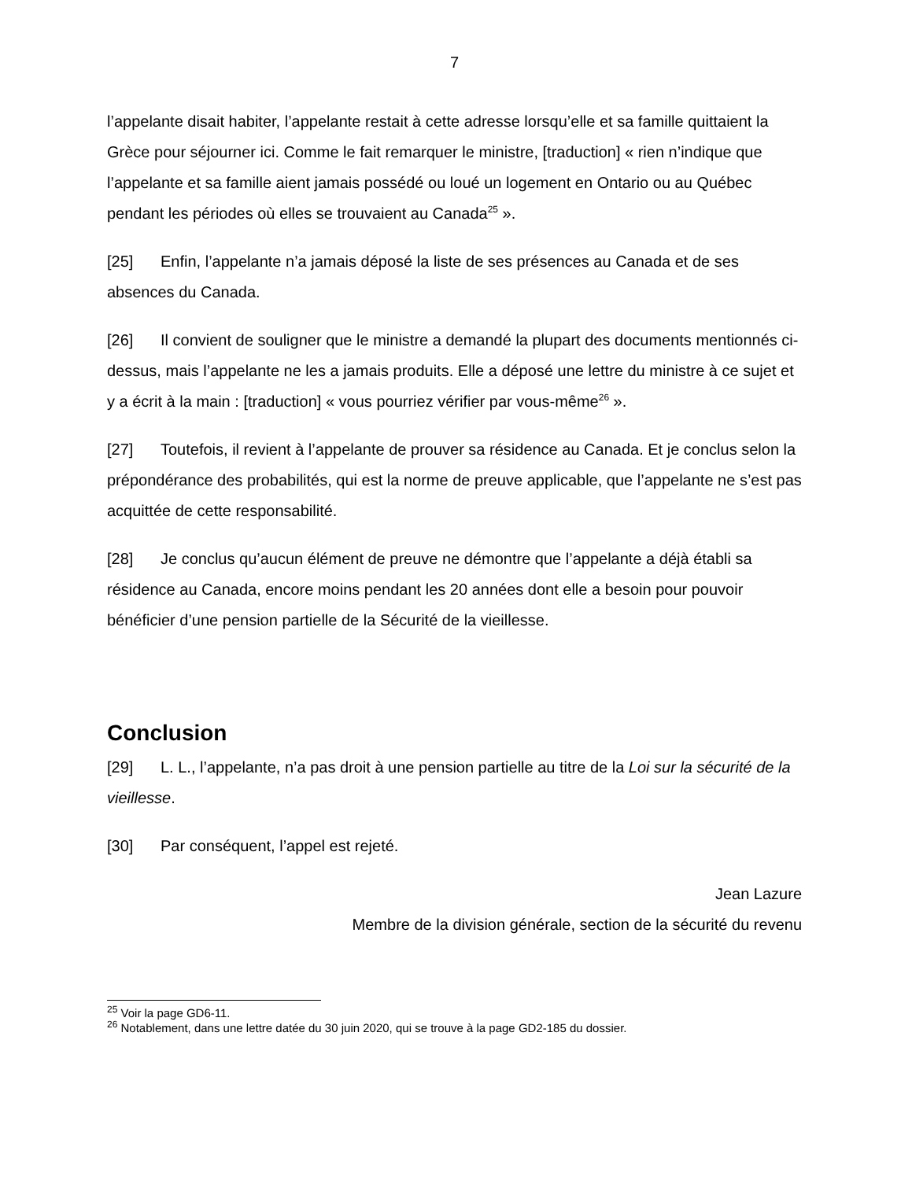7
l’appelante disait habiter, l’appelante restait à cette adresse lorsqu’elle et sa famille quittaient la Grèce pour séjourner ici. Comme le fait remarquer le ministre, [traduction] « rien n’indique que l’appelante et sa famille aient jamais possédé ou loué un logement en Ontario ou au Québec pendant les périodes où elles se trouvaient au Canada<sup>25</sup> ».
[25] Enfin, l’appelante n’a jamais déposé la liste de ses présences au Canada et de ses absences du Canada.
[26] Il convient de souligner que le ministre a demandé la plupart des documents mentionnés ci-dessus, mais l’appelante ne les a jamais produits. Elle a déposé une lettre du ministre à ce sujet et y a écrit à la main : [traduction] « vous pourriez vérifier par vous-même<sup>26</sup> ».
[27] Toutefois, il revient à l’appelante de prouver sa résidence au Canada. Et je conclus selon la prépondérance des probabilités, qui est la norme de preuve applicable, que l’appelante ne s’est pas acquittée de cette responsabilité.
[28] Je conclus qu’aucun élément de preuve ne démontre que l’appelante a déjà établi sa résidence au Canada, encore moins pendant les 20 années dont elle a besoin pour pouvoir bénéficier d’une pension partielle de la Sécurité de la vieillesse.
Conclusion
[29] L. L., l’appelante, n’a pas droit à une pension partielle au titre de la Loi sur la sécurité de la vieillesse.
[30] Par conséquent, l’appel est rejeté.
Jean Lazure
Membre de la division générale, section de la sécurité du revenu
<sup>25</sup> Voir la page GD6-11.
<sup>26</sup> Notablement, dans une lettre datée du 30 juin 2020, qui se trouve à la page GD2-185 du dossier.